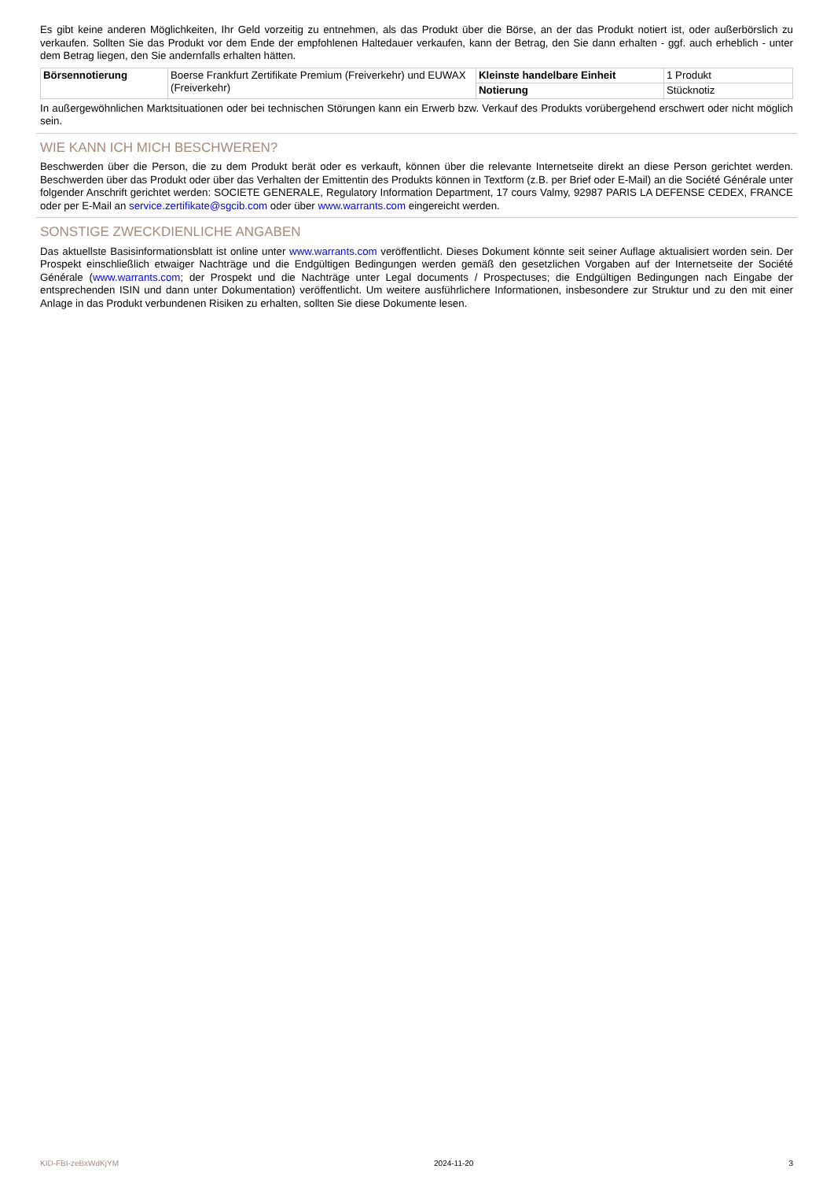Es gibt keine anderen Möglichkeiten, Ihr Geld vorzeitig zu entnehmen, als das Produkt über die Börse, an der das Produkt notiert ist, oder außerbörslich zu verkaufen. Sollten Sie das Produkt vor dem Ende der empfohlenen Haltedauer verkaufen, kann der Betrag, den Sie dann erhalten - ggf. auch erheblich - unter dem Betrag liegen, den Sie andernfalls erhalten hätten.
| Börsennotierung | Boerse Frankfurt Zertifikate Premium (Freiverkehr) und EUWAX (Freiverkehr) | Kleinste handelbare Einheit | 1 Produkt |
| | | Notierung | Stücknotiz |
In außergewöhnlichen Marktsituationen oder bei technischen Störungen kann ein Erwerb bzw. Verkauf des Produkts vorübergehend erschwert oder nicht möglich sein.
WIE KANN ICH MICH BESCHWEREN?
Beschwerden über die Person, die zu dem Produkt berät oder es verkauft, können über die relevante Internetseite direkt an diese Person gerichtet werden. Beschwerden über das Produkt oder über das Verhalten der Emittentin des Produkts können in Textform (z.B. per Brief oder E-Mail) an die Société Générale unter folgender Anschrift gerichtet werden: SOCIETE GENERALE, Regulatory Information Department, 17 cours Valmy, 92987 PARIS LA DEFENSE CEDEX, FRANCE oder per E-Mail an service.zertifikate@sgcib.com oder über www.warrants.com eingereicht werden.
SONSTIGE ZWECKDIENLICHE ANGABEN
Das aktuellste Basisinformationsblatt ist online unter www.warrants.com veröffentlicht. Dieses Dokument könnte seit seiner Auflage aktualisiert worden sein. Der Prospekt einschließlich etwaiger Nachträge und die Endgültigen Bedingungen werden gemäß den gesetzlichen Vorgaben auf der Internetseite der Société Générale (www.warrants.com; der Prospekt und die Nachträge unter Legal documents / Prospectuses; die Endgültigen Bedingungen nach Eingabe der entsprechenden ISIN und dann unter Dokumentation) veröffentlicht. Um weitere ausführlichere Informationen, insbesondere zur Struktur und zu den mit einer Anlage in das Produkt verbundenen Risiken zu erhalten, sollten Sie diese Dokumente lesen.
KID-FBI-zeBxWdKjYM 2024-11-20 3